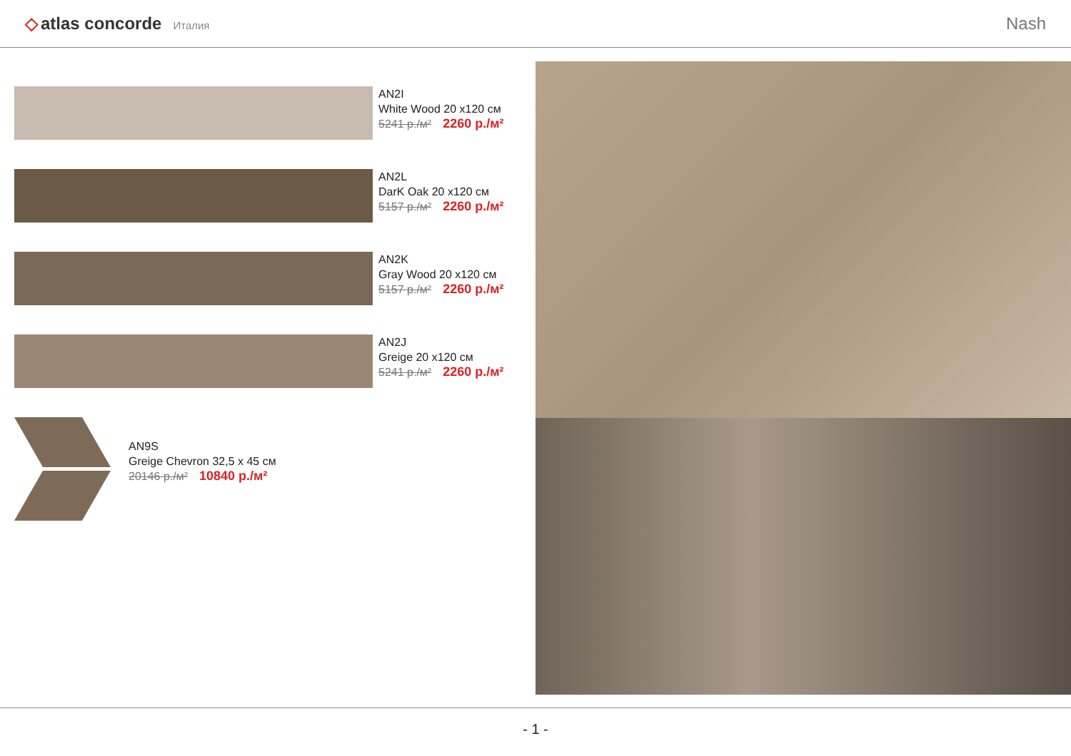◇ atlas concorde Италия
Nash
AN2I
White Wood 20 x120 см
5241 р./м² 2260 р./м²
AN2L
DarK Oak 20 x120 см
5157 р./м² 2260 р./м²
AN2K
Gray Wood 20 x120 см
5157 р./м² 2260 р./м²
AN2J
Greige 20 x120 см
5241 р./м² 2260 р./м²
AN9S
Greige Chevron 32,5 x 45 см
20146 р./м² 10840 р./м²
- 1 -